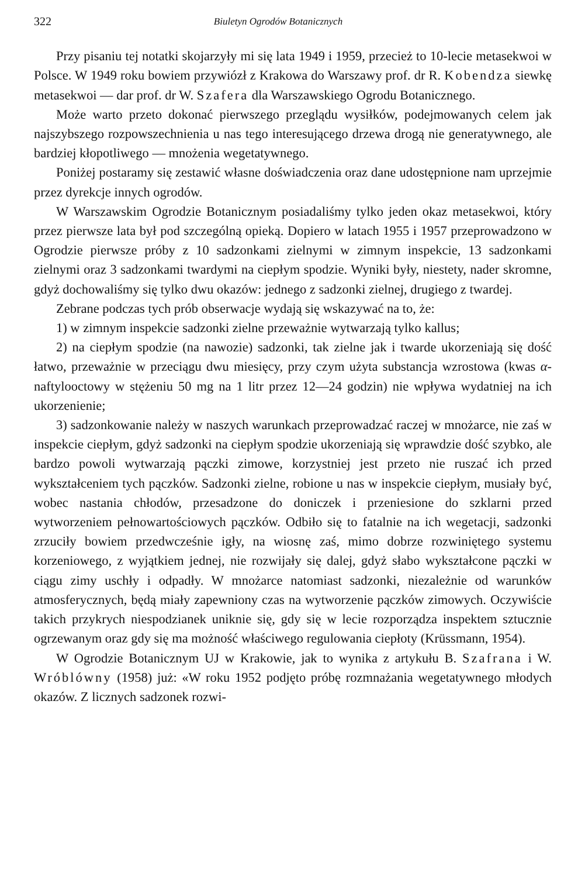322 Biuletyn Ogrodów Botanicznych
Przy pisaniu tej notatki skojarzyły mi się lata 1949 i 1959, przecież to 10-lecie metasekwoi w Polsce. W 1949 roku bowiem przywiózł z Krakowa do Warszawy prof. dr R. Kobendza siewkę metasekwoi — dar prof. dr W. Szafera dla Warszawskiego Ogrodu Botanicznego.
Może warto przeto dokonać pierwszego przeglądu wysiłków, podejmowanych celem jak najszybszego rozpowszechnienia u nas tego interesującego drzewa drogą nie generatywnego, ale bardziej kłopotliwego — mnożenia wegetatywnego.
Poniżej postaramy się zestawić własne doświadczenia oraz dane udostępnione nam uprzejmie przez dyrekcje innych ogrodów.
W Warszawskim Ogrodzie Botanicznym posiadaliśmy tylko jeden okaz metasekwoi, który przez pierwsze lata był pod szczególną opieką. Dopiero w latach 1955 i 1957 przeprowadzono w Ogrodzie pierwsze próby z 10 sadzonkami zielnymi w zimnym inspekcie, 13 sadzonkami zielnymi oraz 3 sadzonkami twardymi na ciepłym spodzie. Wyniki były, niestety, nader skromne, gdyż dochowaliśmy się tylko dwu okazów: jednego z sadzonki zielnej, drugiego z twardej.
Zebrane podczas tych prób obserwacje wydają się wskazywać na to, że:
1) w zimnym inspekcie sadzonki zielne przeważnie wytwarzają tylko kallus;
2) na ciepłym spodzie (na nawozie) sadzonki, tak zielne jak i twarde ukorzeniają się dość łatwo, przeważnie w przeciągu dwu miesięcy, przy czym użyta substancja wzrostowa (kwas α-naftylooctowy w stężeniu 50 mg na 1 litr przez 12—24 godzin) nie wpływa wydatniej na ich ukorzenienie;
3) sadzonkowanie należy w naszych warunkach przeprowadzać raczej w mnożarce, nie zaś w inspekcie ciepłym, gdyż sadzonki na ciepłym spodzie ukorzeniają się wprawdzie dość szybko, ale bardzo powoli wytwarzają pączki zimowe, korzystniej jest przeto nie ruszać ich przed wykształceniem tych pączków. Sadzonki zielne, robione u nas w inspekcie ciepłym, musiały być, wobec nastania chłodów, przesadzone do doniczek i przeniesione do szklarni przed wytworzeniem pełnowartościowych pączków. Odbiło się to fatalnie na ich wegetacji, sadzonki zrzuciły bowiem przedwcześnie igły, na wiosnę zaś, mimo dobrze rozwiniętego systemu korzeniowego, z wyjątkiem jednej, nie rozwijały się dalej, gdyż słabo wykształcone pączki w ciągu zimy uschły i odpadły. W mnożarce natomiast sadzonki, niezależnie od warunków atmosferycznych, będą miały zapewniony czas na wytworzenie pączków zimowych. Oczywiście takich przykrych niespodzianek uniknie się, gdy się w lecie rozporządza inspektem sztucznie ogrzewanym oraz gdy się ma możność właściwego regulowania ciepłoty (Krüssmann, 1954).
W Ogrodzie Botanicznym UJ w Krakowie, jak to wynika z artykułu B. Szafrana i W. Wróblówny (1958) już: «W roku 1952 podjęto próbę rozmnażania wegetatywnego młodych okazów. Z licznych sadzonek rozwi-